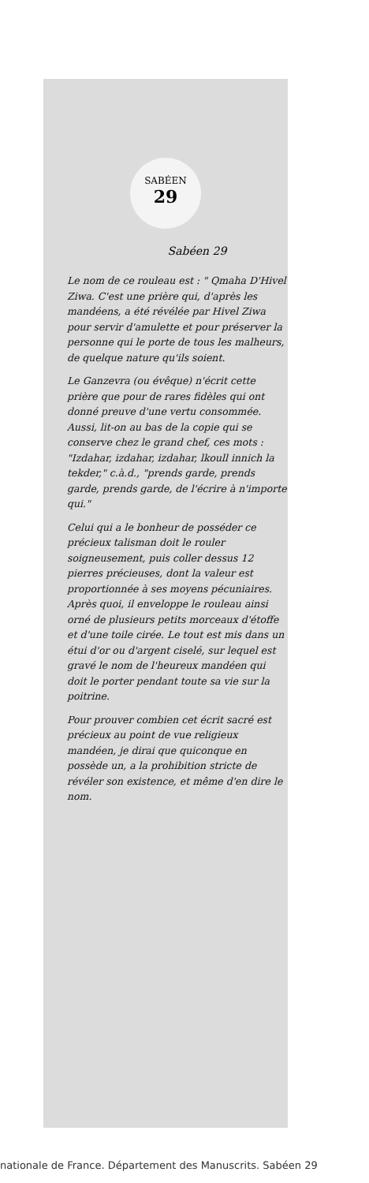SABÉEN
29
Sabéen 29
Le nom de ce rouleau est : " Qmaha D'Hivel Ziwa. C'est une prière qui, d'après les mandéens, a été révélée par Hivel Ziwa pour servir d'amulette et pour préserver la personne qui le porte de tous les malheurs, de quelque nature qu'ils soient.
Le Ganzevra (ou évêque) n'écrit cette prière que pour de rares fidèles qui ont donné preuve d'une vertu consommée. Aussi, lit-on au bas de la copie qui se conserve chez le grand chef, ces mots : "Izdahar, izdahar, izdahar, lkoull innich la tekder," c.à.d., "prends garde, prends garde, prends garde, de l'écrire à n'importe qui."
Celui qui a le bonheur de posséder ce précieux talisman doit le rouler soigneusement, puis coller dessus 12 pierres précieuses, dont la valeur est proportionnée à ses moyens pécuniaires. Après quoi, il enveloppe le rouleau ainsi orné de plusieurs petits morceaux d'étoffe et d'une toile cirée. Le tout est mis dans un étui d'or ou d'argent ciselé, sur lequel est gravé le nom de l'heureux mandéen qui doit le porter pendant toute sa vie sur la poitrine.
Pour prouver combien cet écrit sacré est précieux au point de vue religieux mandéen, je dirai que quiconque en possède un, a la prohibition stricte de révéler son existence, et même d'en dire le nom.
nationale de France. Département des Manuscrits. Sabéen 29